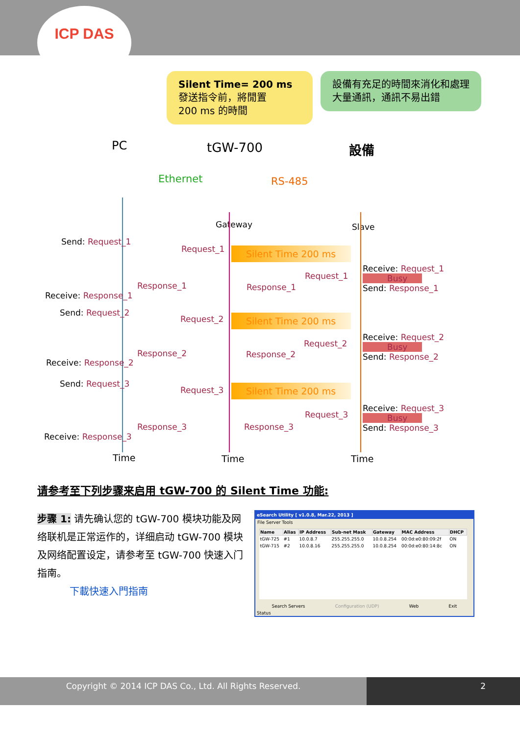ICP DAS
Silent Time= 200 ms
發送指令前，將閒置
200 ms 的時間
設備有充足的時間來消化和處理大量通訊，通訊不易出錯
PC tGW-700 設備
Ethernet RS-485
Gateway Slave
Send: Request_1
Request_1
Silent Time 200 ms
Request_1
Receive: Request_1
Busy
Send: Response_1
Response_1 Response_1
Receive: Response_1
Send: Request_2
Request_2
Silent Time 200 ms
Request_2
Receive: Request_2
Busy
Send: Response_2
Response_2 Response_2
Receive: Response_2
Send: Request_3
Request_3
Silent Time 200 ms
Request_3
Receive: Request_3
Busy
Send: Response_3
Response_3 Response_3
Receive: Response_3
Time Time Time
请参考至下列步骤来启用 tGW-700 的 Silent Time 功能:
步骤 1: 请先确认您的 tGW-700 模块功能及网络联机是正常运作的，详细启动 tGW-700 模块及网络配置设定，请参考至 tGW-700 快速入门指南。
下載快速入門指南
eSearch Utility [ v1.0.8, Mar.22, 2013 ]
File Server Tools
| Name | Alias | IP Address | Sub-net Mask | Gateway | MAC Address | DHCP |
| --- | --- | --- | --- | --- | --- | --- |
| tGW-725 | #1 | 10.0.8.7 | 255.255.255.0 | 10.0.8.254 | 00:0d:e0:80:09:2f | ON |
| tGW-715 | #2 | 10.0.8.16 | 255.255.255.0 | 10.0.8.254 | 00:0d:e0:80:14:8c | ON |
Search Servers Configuration (UDP) Web Exit
Status
Copyright © 2014 ICP DAS Co., Ltd. All Rights Reserved. 2